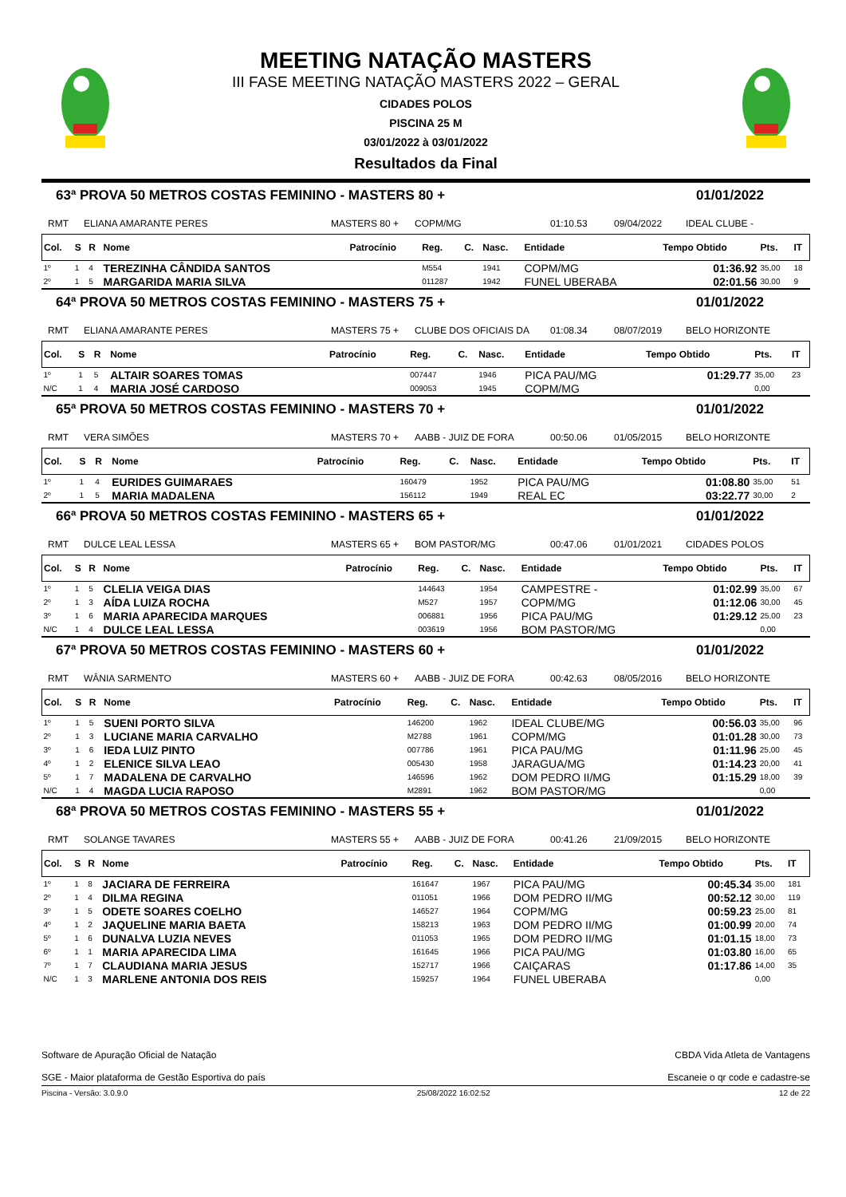MEETING NATAÇÃO MASTERS
III FASE MEETING NATAÇÃO MASTERS 2022 – GERAL
CIDADES POLOS
PISCINA 25 M
03/01/2022 à 03/01/2022
Resultados da Final
63ª PROVA 50 METROS COSTAS FEMININO - MASTERS 80 + 01/01/2022
RMT ELIANA AMARANTE PERES MASTERS 80 + COPM/MG 01:10.53 09/04/2022 IDEAL CLUBE -
| Col. | S | R | Nome | Patrocínio | Reg. | C. | Nasc. | Entidade | Tempo Obtido | Pts. | IT |
| --- | --- | --- | --- | --- | --- | --- | --- | --- | --- | --- | --- |
| 1º | 1 | 4 | TEREZINHA CÂNDIDA SANTOS | | M554 | | 1941 | COPM/MG | 01:36.92 | 35,00 | 18 |
| 2º | 1 | 5 | MARGARIDA MARIA SILVA | | 011287 | | 1942 | FUNEL UBERABA | 02:01.56 | 30,00 | 9 |
64ª PROVA 50 METROS COSTAS FEMININO - MASTERS 75 + 01/01/2022
RMT ELIANA AMARANTE PERES MASTERS 75 + CLUBE DOS OFICIAIS DA 01:08.34 08/07/2019 BELO HORIZONTE
| Col. | S | R | Nome | Patrocínio | Reg. | C. | Nasc. | Entidade | Tempo Obtido | Pts. | IT |
| --- | --- | --- | --- | --- | --- | --- | --- | --- | --- | --- | --- |
| 1º | 1 | 5 | ALTAIR SOARES TOMAS | | 007447 | | 1946 | PICA PAU/MG | 01:29.77 | 35,00 | 23 |
| N/C | 1 | 4 | MARIA JOSÉ CARDOSO | | 009053 | | 1945 | COPM/MG | | 0,00 | |
65ª PROVA 50 METROS COSTAS FEMININO - MASTERS 70 + 01/01/2022
RMT VERA SIMÕES MASTERS 70 + AABB - JUIZ DE FORA 00:50.06 01/05/2015 BELO HORIZONTE
| Col. | S | R | Nome | Patrocínio | Reg. | C. | Nasc. | Entidade | Tempo Obtido | Pts. | IT |
| --- | --- | --- | --- | --- | --- | --- | --- | --- | --- | --- | --- |
| 1º | 1 | 4 | EURIDES GUIMARAES | | 160479 | | 1952 | PICA PAU/MG | 01:08.80 | 35,00 | 51 |
| 2º | 1 | 5 | MARIA MADALENA | | 156112 | | 1949 | REAL EC | 03:22.77 | 30,00 | 2 |
66ª PROVA 50 METROS COSTAS FEMININO - MASTERS 65 + 01/01/2022
RMT DULCE LEAL LESSA MASTERS 65 + BOM PASTOR/MG 00:47.06 01/01/2021 CIDADES POLOS
| Col. | S | R | Nome | Patrocínio | Reg. | C. | Nasc. | Entidade | Tempo Obtido | Pts. | IT |
| --- | --- | --- | --- | --- | --- | --- | --- | --- | --- | --- | --- |
| 1º | 1 | 5 | CLELIA VEIGA DIAS | | 144643 | | 1954 | CAMPESTRE - | 01:02.99 | 35,00 | 67 |
| 2º | 1 | 3 | AÍDA LUIZA ROCHA | | M527 | | 1957 | COPM/MG | 01:12.06 | 30,00 | 45 |
| 3º | 1 | 6 | MARIA APARECIDA MARQUES | | 006881 | | 1956 | PICA PAU/MG | 01:29.12 | 25,00 | 23 |
| N/C | 1 | 4 | DULCE LEAL LESSA | | 003619 | | 1956 | BOM PASTOR/MG | | 0,00 | |
67ª PROVA 50 METROS COSTAS FEMININO - MASTERS 60 + 01/01/2022
RMT WÂNIA SARMENTO MASTERS 60 + AABB - JUIZ DE FORA 00:42.63 08/05/2016 BELO HORIZONTE
| Col. | S | R | Nome | Patrocínio | Reg. | C. | Nasc. | Entidade | Tempo Obtido | Pts. | IT |
| --- | --- | --- | --- | --- | --- | --- | --- | --- | --- | --- | --- |
| 1º | 1 | 5 | SUENI PORTO SILVA | | 146200 | | 1962 | IDEAL CLUBE/MG | 00:56.03 | 35,00 | 96 |
| 2º | 1 | 3 | LUCIANE MARIA CARVALHO | | M2788 | | 1961 | COPM/MG | 01:01.28 | 30,00 | 73 |
| 3º | 1 | 6 | IEDA LUIZ PINTO | | 007786 | | 1961 | PICA PAU/MG | 01:11.96 | 25,00 | 45 |
| 4º | 1 | 2 | ELENICE SILVA LEAO | | 005430 | | 1958 | JARAGUA/MG | 01:14.23 | 20,00 | 41 |
| 5º | 1 | 7 | MADALENA DE CARVALHO | | 146596 | | 1962 | DOM PEDRO II/MG | 01:15.29 | 18,00 | 39 |
| N/C | 1 | 4 | MAGDA LUCIA RAPOSO | | M2891 | | 1962 | BOM PASTOR/MG | | 0,00 | |
68ª PROVA 50 METROS COSTAS FEMININO - MASTERS 55 + 01/01/2022
RMT SOLANGE TAVARES MASTERS 55 + AABB - JUIZ DE FORA 00:41.26 21/09/2015 BELO HORIZONTE
| Col. | S | R | Nome | Patrocínio | Reg. | C. | Nasc. | Entidade | Tempo Obtido | Pts. | IT |
| --- | --- | --- | --- | --- | --- | --- | --- | --- | --- | --- | --- |
| 1º | 1 | 8 | JACIARA DE FERREIRA | | 161647 | | 1967 | PICA PAU/MG | 00:45.34 | 35,00 | 181 |
| 2º | 1 | 4 | DILMA REGINA | | 011051 | | 1966 | DOM PEDRO II/MG | 00:52.12 | 30,00 | 119 |
| 3º | 1 | 5 | ODETE SOARES COELHO | | 146527 | | 1964 | COPM/MG | 00:59.23 | 25,00 | 81 |
| 4º | 1 | 2 | JAQUELINE MARIA BAETA | | 158213 | | 1963 | DOM PEDRO II/MG | 01:00.99 | 20,00 | 74 |
| 5º | 1 | 6 | DUNALVA LUZIA NEVES | | 011053 | | 1965 | DOM PEDRO II/MG | 01:01.15 | 18,00 | 73 |
| 6º | 1 | 1 | MARIA APARECIDA LIMA | | 161645 | | 1966 | PICA PAU/MG | 01:03.80 | 16,00 | 65 |
| 7º | 1 | 7 | CLAUDIANA MARIA JESUS | | 152717 | | 1966 | CAIÇARAS | 01:17.86 | 14,00 | 35 |
| N/C | 1 | 3 | MARLENE ANTONIA DOS REIS | | 159257 | | 1964 | FUNEL UBERABA | | 0,00 | |
Software de Apuração Oficial de Natação
SGE - Maior plataforma de Gestão Esportiva do país
CBDA Vida Atleta de Vantagens
Escaneie o qr code e cadastre-se
Piscina - Versão: 3.0.9.0 25/08/2022 16:02:52 12 de 22